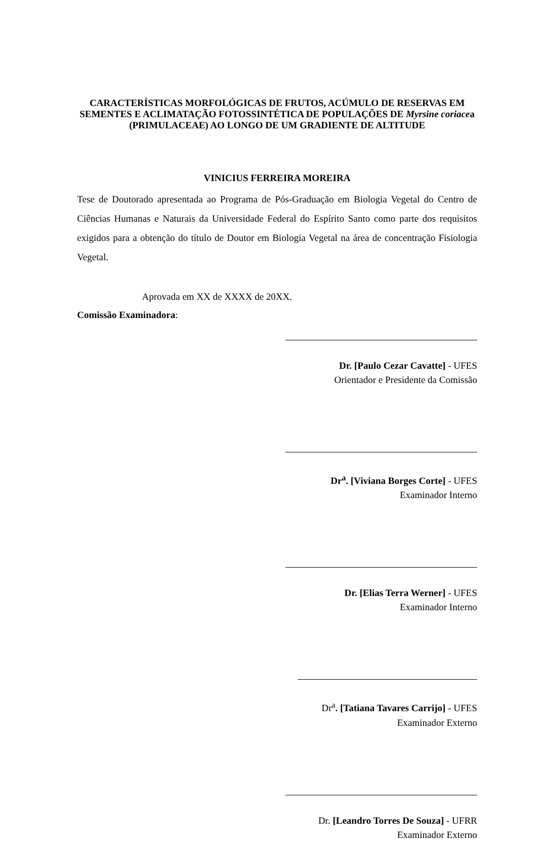CARACTERÍSTICAS MORFOLÓGICAS DE FRUTOS, ACÚMULO DE RESERVAS EM SEMENTES E ACLIMATAÇÃO FOTOSSINTÉTICA DE POPULAÇÕES DE Myrsine coriacea (PRIMULACEAE) AO LONGO DE UM GRADIENTE DE ALTITUDE
VINICIUS FERREIRA MOREIRA
Tese de Doutorado apresentada ao Programa de Pós-Graduação em Biologia Vegetal do Centro de Ciências Humanas e Naturais da Universidade Federal do Espírito Santo como parte dos requisitos exigidos para a obtenção do título de Doutor em Biologia Vegetal na área de concentração Fisiologia Vegetal.
Aprovada em XX de XXXX de 20XX.
Comissão Examinadora:
Dr. [Paulo Cezar Cavatte] - UFES
Orientador e Presidente da Comissão
Dr<sup>a</sup>. [Viviana Borges Corte] - UFES
Examinador Interno
Dr. [Elias Terra Werner] - UFES
Examinador Interno
Dr<sup>a</sup>. [Tatiana Tavares Carrijo] - UFES
Examinador Externo
Dr. [Leandro Torres De Souza] - UFRR
Examinador Externo